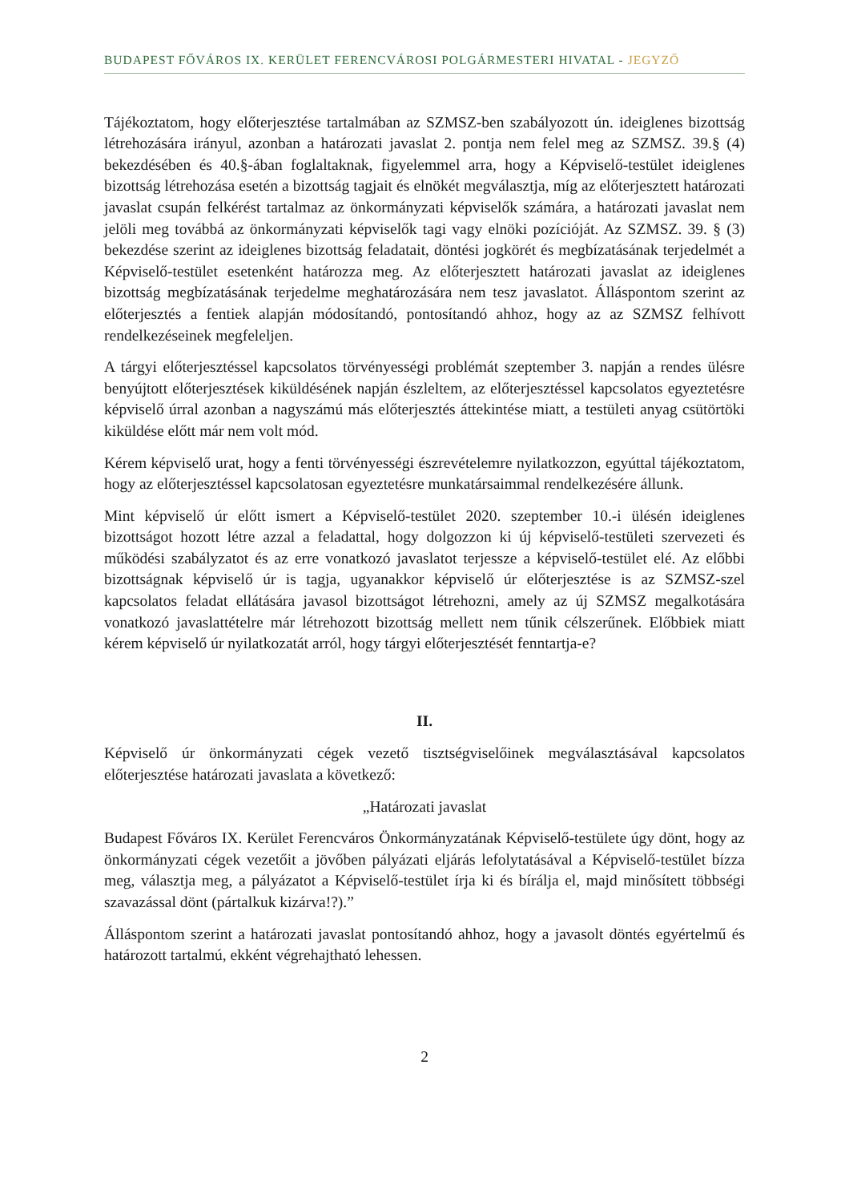BUDAPEST FŐVÁROS IX. KERÜLET FERENCVÁROSI POLGÁRMESTERI HIVATAL - JEGYZŐ
Tájékoztatom, hogy előterjesztése tartalmában az SZMSZ-ben szabályozott ún. ideiglenes bizottság létrehozására irányul, azonban a határozati javaslat 2. pontja nem felel meg az SZMSZ. 39.§ (4) bekezdésében és 40.§-ában foglaltaknak, figyelemmel arra, hogy a Képviselő-testület ideiglenes bizottság létrehozása esetén a bizottság tagjait és elnökét megválasztja, míg az előterjesztett határozati javaslat csupán felkérést tartalmaz az önkormányzati képviselők számára, a határozati javaslat nem jelöli meg továbbá az önkormányzati képviselők tagi vagy elnöki pozícióját. Az SZMSZ. 39. § (3) bekezdése szerint az ideiglenes bizottság feladatait, döntési jogkörét és megbízatásának terjedelmét a Képviselő-testület esetenként határozza meg. Az előterjesztett határozati javaslat az ideiglenes bizottság megbízatásának terjedelme meghatározására nem tesz javaslatot. Álláspontom szerint az előterjesztés a fentiek alapján módosítandó, pontosítandó ahhoz, hogy az az SZMSZ felhívott rendelkezéseinek megfeleljen.
A tárgyi előterjesztéssel kapcsolatos törvényességi problémát szeptember 3. napján a rendes ülésre benyújtott előterjesztések kiküldésének napján észleltem, az előterjesztéssel kapcsolatos egyeztetésre képviselő úrral azonban a nagyszámú más előterjesztés áttekintése miatt, a testületi anyag csütörtöki kiküldése előtt már nem volt mód.
Kérem képviselő urat, hogy a fenti törvényességi észrevételemre nyilatkozzon, egyúttal tájékoztatom, hogy az előterjesztéssel kapcsolatosan egyeztetésre munkatársaimmal rendelkezésére állunk.
Mint képviselő úr előtt ismert a Képviselő-testület 2020. szeptember 10.-i ülésén ideiglenes bizottságot hozott létre azzal a feladattal, hogy dolgozzon ki új képviselő-testületi szervezeti és működési szabályzatot és az erre vonatkozó javaslatot terjessze a képviselő-testület elé. Az előbbi bizottságnak képviselő úr is tagja, ugyanakkor képviselő úr előterjesztése is az SZMSZ-szel kapcsolatos feladat ellátására javasol bizottságot létrehozni, amely az új SZMSZ megalkotására vonatkozó javaslattételre már létrehozott bizottság mellett nem tűnik célszerűnek. Előbbiek miatt kérem képviselő úr nyilatkozatát arról, hogy tárgyi előterjesztését fenntartja-e?
II.
Képviselő úr önkormányzati cégek vezető tisztségviselőinek megválasztásával kapcsolatos előterjesztése határozati javaslata a következő:
„Határozati javaslat
Budapest Főváros IX. Kerület Ferencváros Önkormányzatának Képviselő-testülete úgy dönt, hogy az önkormányzati cégek vezetőit a jövőben pályázati eljárás lefolytatásával a Képviselő-testület bízza meg, választja meg, a pályázatot a Képviselő-testület írja ki és bírálja el, majd minősített többségi szavazással dönt (pártalkuk kizárva!?).”
Álláspontom szerint a határozati javaslat pontosítandó ahhoz, hogy a javasolt döntés egyértelmű és határozott tartalmú, ekként végrehajtható lehessen.
2